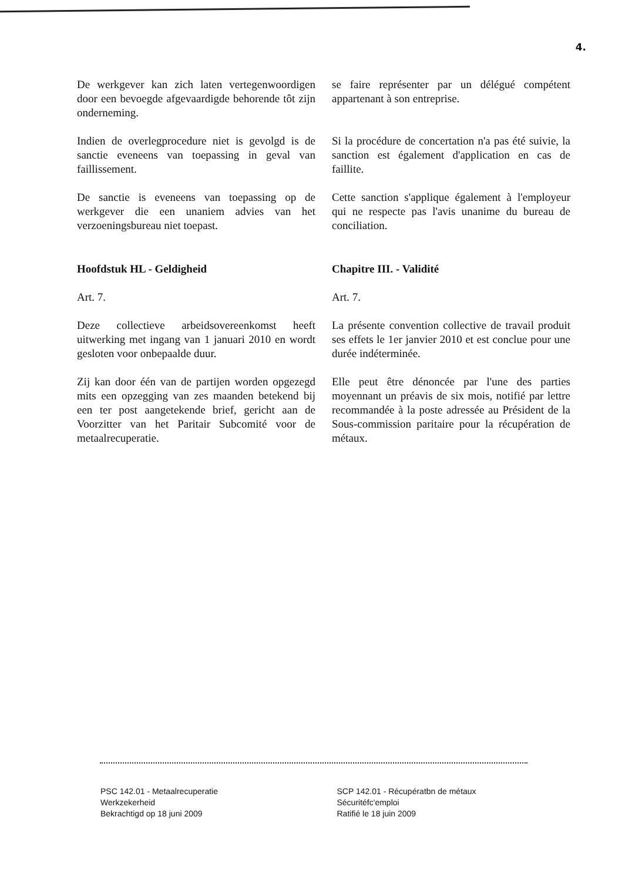4.
De werkgever kan zich laten vertegenwoordigen door een bevoegde afgevaardigde behorende tôt zijn onderneming.
se faire représenter par un délégué compétent appartenant à son entreprise.
Indien de overlegprocedure niet is gevolgd is de sanctie eveneens van toepassing in geval van faillissement.
Si la procédure de concertation n'a pas été suivie, la sanction est également d'application en cas de faillite.
De sanctie is eveneens van toepassing op de werkgever die een unaniem advies van het verzoeningsbureau niet toepast.
Cette sanction s'applique également à l'employeur qui ne respecte pas l'avis unanime du bureau de conciliation.
Hoofdstuk HL - Geldigheid Chapitre III. - Validité
Art. 7. Art. 7.
Deze collectieve arbeidsovereenkomst heeft uitwerking met ingang van 1 januari 2010 en wordt gesloten voor onbepaalde duur.
La présente convention collective de travail produit ses effets le 1er janvier 2010 et est conclue pour une durée indéterminée.
Zij kan door één van de partijen worden opgezegd mits een opzegging van zes maanden betekend bij een ter post aangetekende brief, gericht aan de Voorzitter van het Paritair Subcomité voor de metaalrecuperatie.
Elle peut être dénoncée par l'une des parties moyennant un préavis de six mois, notifié par lettre recommandée à la poste adressée au Président de la Sous-commission paritaire pour la récupération de métaux.
PSC 142.01 - Metaalrecuperatie
Werkzekerheid
Bekrachtigd op 18 juni 2009
SCP 142.01 - Récupératbn de métaux
Sécuritéfc'emploi
Ratifié le 18 juin 2009